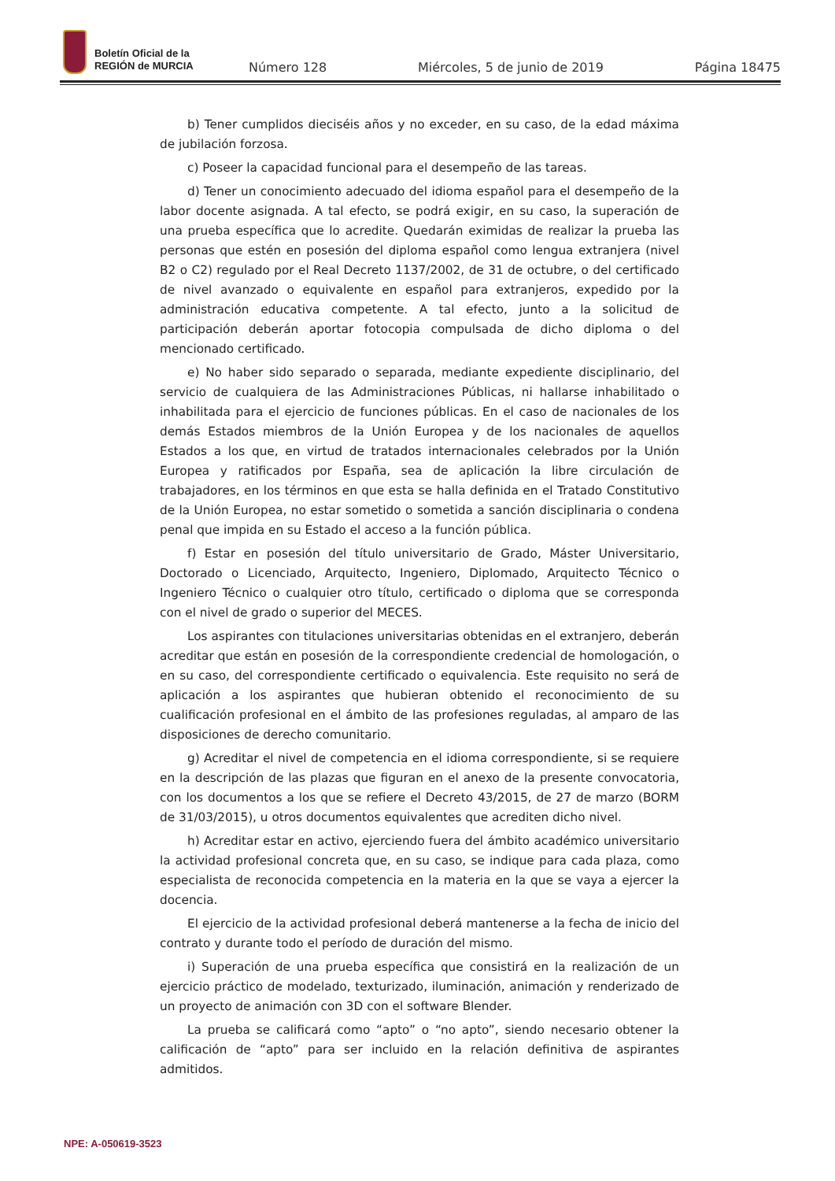Boletín Oficial de la
REGIÓN de MURCIA
Número 128 Miércoles, 5 de junio de 2019 Página 18475
b) Tener cumplidos dieciséis años y no exceder, en su caso, de la edad máxima de jubilación forzosa.
c) Poseer la capacidad funcional para el desempeño de las tareas.
d) Tener un conocimiento adecuado del idioma español para el desempeño de la labor docente asignada. A tal efecto, se podrá exigir, en su caso, la superación de una prueba específica que lo acredite. Quedarán eximidas de realizar la prueba las personas que estén en posesión del diploma español como lengua extranjera (nivel B2 o C2) regulado por el Real Decreto 1137/2002, de 31 de octubre, o del certificado de nivel avanzado o equivalente en español para extranjeros, expedido por la administración educativa competente. A tal efecto, junto a la solicitud de participación deberán aportar fotocopia compulsada de dicho diploma o del mencionado certificado.
e) No haber sido separado o separada, mediante expediente disciplinario, del servicio de cualquiera de las Administraciones Públicas, ni hallarse inhabilitado o inhabilitada para el ejercicio de funciones públicas. En el caso de nacionales de los demás Estados miembros de la Unión Europea y de los nacionales de aquellos Estados a los que, en virtud de tratados internacionales celebrados por la Unión Europea y ratificados por España, sea de aplicación la libre circulación de trabajadores, en los términos en que esta se halla definida en el Tratado Constitutivo de la Unión Europea, no estar sometido o sometida a sanción disciplinaria o condena penal que impida en su Estado el acceso a la función pública.
f) Estar en posesión del título universitario de Grado, Máster Universitario, Doctorado o Licenciado, Arquitecto, Ingeniero, Diplomado, Arquitecto Técnico o Ingeniero Técnico o cualquier otro título, certificado o diploma que se corresponda con el nivel de grado o superior del MECES.
Los aspirantes con titulaciones universitarias obtenidas en el extranjero, deberán acreditar que están en posesión de la correspondiente credencial de homologación, o en su caso, del correspondiente certificado o equivalencia. Este requisito no será de aplicación a los aspirantes que hubieran obtenido el reconocimiento de su cualificación profesional en el ámbito de las profesiones reguladas, al amparo de las disposiciones de derecho comunitario.
g) Acreditar el nivel de competencia en el idioma correspondiente, si se requiere en la descripción de las plazas que figuran en el anexo de la presente convocatoria, con los documentos a los que se refiere el Decreto 43/2015, de 27 de marzo (BORM de 31/03/2015), u otros documentos equivalentes que acrediten dicho nivel.
h) Acreditar estar en activo, ejerciendo fuera del ámbito académico universitario la actividad profesional concreta que, en su caso, se indique para cada plaza, como especialista de reconocida competencia en la materia en la que se vaya a ejercer la docencia.
El ejercicio de la actividad profesional deberá mantenerse a la fecha de inicio del contrato y durante todo el período de duración del mismo.
i) Superación de una prueba específica que consistirá en la realización de un ejercicio práctico de modelado, texturizado, iluminación, animación y renderizado de un proyecto de animación con 3D con el software Blender.
La prueba se calificará como “apto” o “no apto”, siendo necesario obtener la calificación de “apto” para ser incluido en la relación definitiva de aspirantes admitidos.
NPE: A-050619-3523